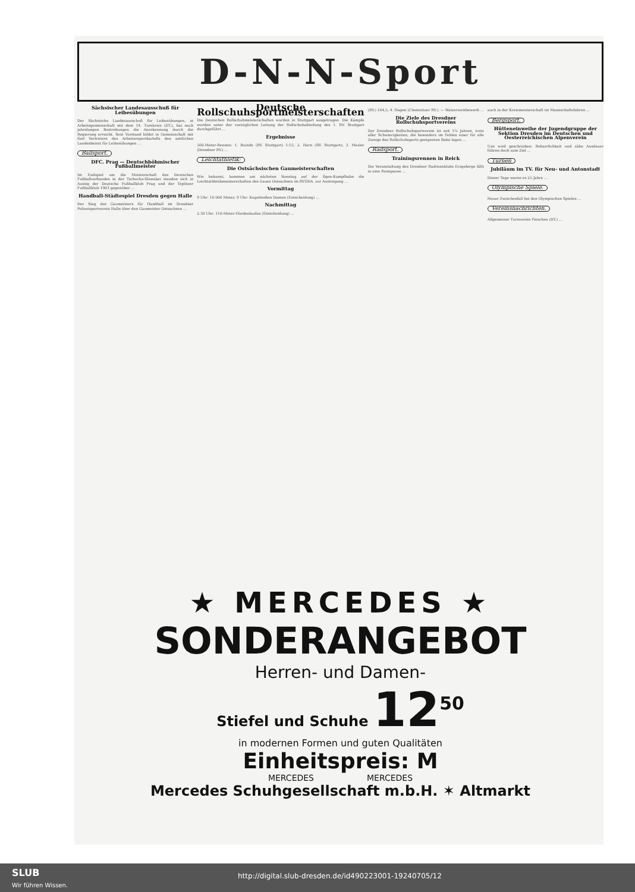D-N-N-Sport
Sächsischer Landesausschuß für Leibesübungen
Der Sächsische Landesausschuß für Leibesübungen, in Arbeitsgemeinschaft mit dem 14. Turnkreis (DT.), hat nach jahrelangen Bestrebungen die Anerkennung durch die Regierung erreicht. Sein Vorstand bildet in Gemeinschaft mit fünf Vertretern des Arbeitersportkartells den amtlichen Landesbeirat für Leibesübungen ...
Ballsport.
DFC. Prag — Deutschböhmischer Fußballmeister
Im Endspiel um die Meisterschaft des Deutschen Fußballverbandes in der Tschecho-Slowakei standen sich in Aussig der Deutsche Fußballklub Prag und der Teplitzer Fußballklub 1903 gegenüber ...
Handball-Städtespiel Dresden gegen Halle
Der Sieg des Gaumeisters für Handball im Dresdner Polizeisportverein Halle über den Gaumeister Ostsachsen ...
Deutsche Rollschuhsportmeisterschaften
Die Deutschen Rollschuhmeisterschaften wurden in Stuttgart ausgetragen. Die Kämpfe wurden unter der vorzüglichen Leitung der Rollschuhabteilung des 1. RV. Stuttgart durchgeführt ...
Ergebnisse
500-Meter-Rennen: 1. Buinde (RV. Stuttgart) 1:15; 2. Horn (RV. Stuttgart); 3. Mezler (Dresdner RV.) ...
Leichtathletik:
Die Ostsächsischen Gaumeisterschaften
Wie bekannt, kommen am nächsten Sonntag auf der Ilgen-Kampfbahn die Leichtathletikmeisterschaften des Gaues Ostsachsen im RVDDA. zur Austragung ...
Vormittag
9 Uhr: 10 000 Meter; 9 Uhr: Kugelstoßen Damen (Entscheidung) ...
Nachmittag
2.30 Uhr: 110-Meter-Hürdenlaufen (Entscheidung) ...
(RV.) 164,5; 4. Hagen (Chemnitzer RV.). — Walzerwettbewerb ...
Die Ziele des Dresdner Rollschuhsportvereins
Der Dresdner Rollschuhsportverein ist seit 1¼ Jahren, trotz aller Schwierigkeiten, die besonders im Fehlen einer für alle Zweige des Rollschuhsports geeigneten Bahn lagen ...
Radsport.
Trainingsrennen in Reick
Die Veranstaltung des Dresdner Radrennklubs Erzgebirge fällt in eine Rennpause ...
auch in der Kreismeisterschaft im Mannschaftsfahren ...
Bergsport.
Hütteneinweihe der Jugendgruppe der Sektion Dresden im Deutschen und Oesterreichischen Alpenverein
Uns wird geschrieben: Beharrlichkeit und zähe Ausdauer führen doch zum Ziel ...
Turnen
Jubiläum im TV. für Neu- und Antonstadt
Dieser Tage waren es 25 Jahre ...
Olympische Spiele.
Neuer Zwischenfall bei den Olympischen Spielen ...
Vereinsnachrichten.
Allgemeiner Turnverein Pieschen (DT.) ...
★ MERCEDES ★
SONDERANGEBOT
Herren- und Damen-
Stiefel und Schuhe 12<sup>50</sup>
in modernen Formen und guten Qualitäten
Einheitspreis: M
MERCEDES MERCEDES
Mercedes Schuhgesellschaft m.b.H. ✶ Altmarkt
SLUB
Wir führen Wissen.
http://digital.slub-dresden.de/id490223001-19240705/12